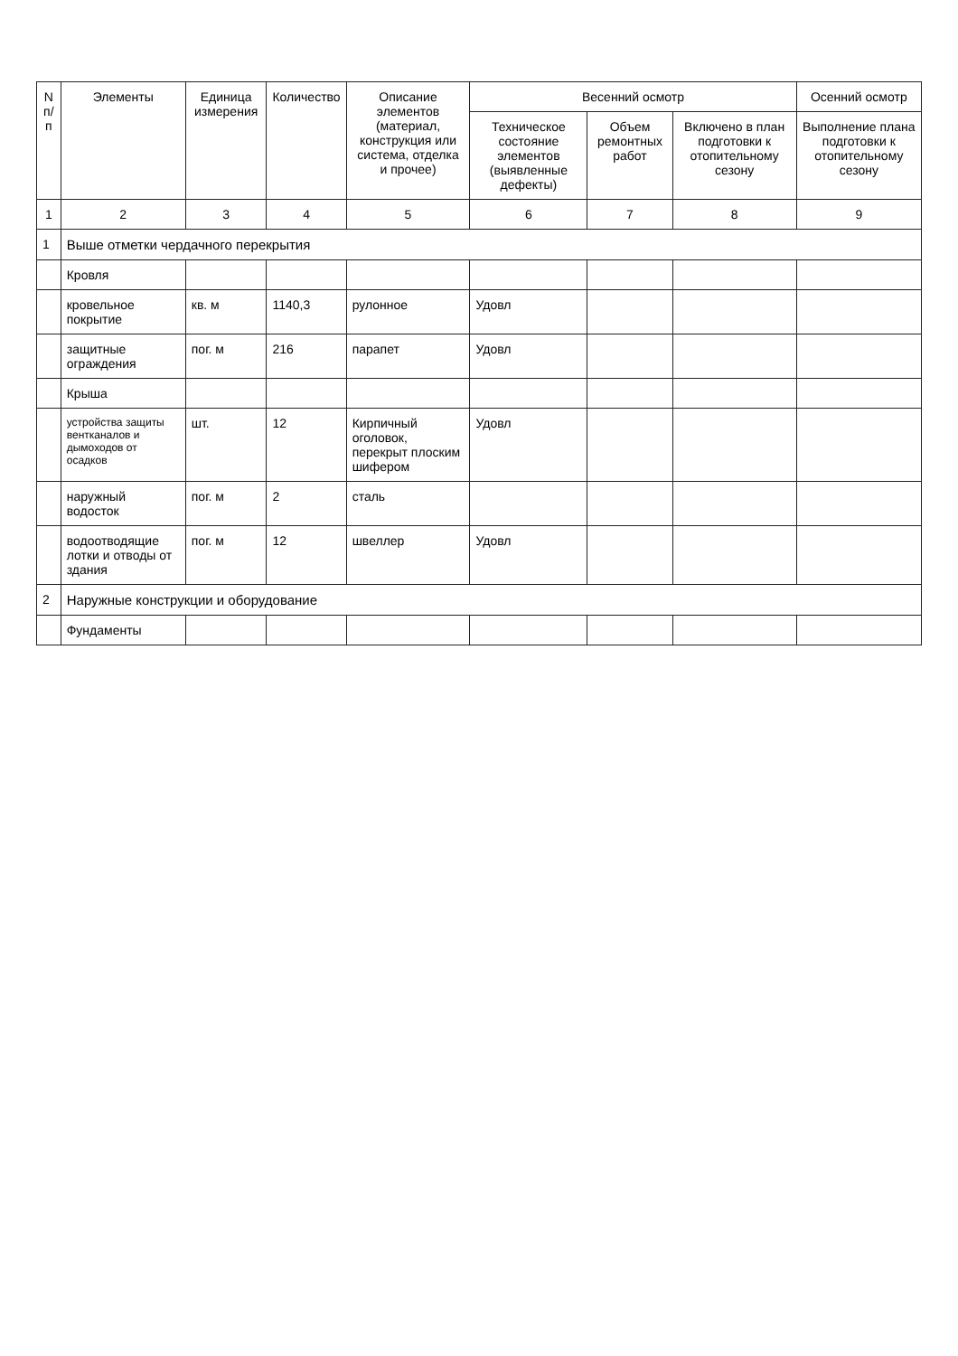| N п/п | Элементы | Единица измерения | Количество | Описание элементов (материал, конструкция или система, отделка и прочее) | Весенний осмотр | | | Осенний осмотр |
| --- | --- | --- | --- | --- | --- | --- | --- | --- |
| | | | | | Техническое состояние элементов (выявленные дефекты) | Объем ремонтных работ | Включено в план подготовки к отопительному сезону | Выполнение плана подготовки к отопительному сезону |
| 1 | 2 | 3 | 4 | 5 | 6 | 7 | 8 | 9 |
| 1 | Выше отметки чердачного перекрытия | | | | | | | |
| | Кровля | | | | | | | |
| | кровельное покрытие | кв. м | 1140,3 | рулонное | Удовл | | | |
| | защитные ограждения | пог. м | 216 | парапет | Удовл | | | |
| | Крыша | | | | | | | |
| | устройства защиты вентканалов и дымоходов от осадков | шт. | 12 | Кирпичный оголовок, перекрыт плоским шифером | Удовл | | | |
| | наружный водосток | пог. м | 2 | сталь | | | | |
| | водоотводящие лотки и отводы от здания | пог. м | 12 | швеллер | Удовл | | | |
| 2 | Наружные конструкции и оборудование | | | | | | | |
| | Фундаменты | | | | | | | |